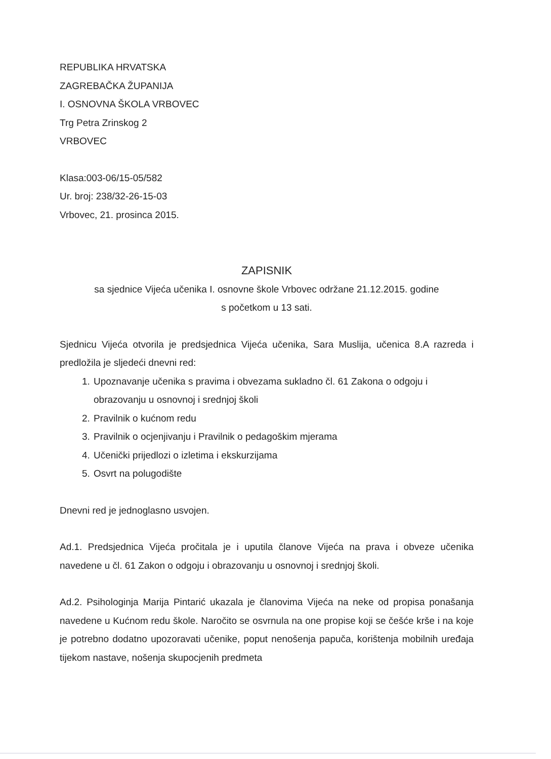REPUBLIKA HRVATSKA
ZAGREBAČKA ŽUPANIJA
I. OSNOVNA ŠKOLA VRBOVEC
Trg Petra Zrinskog 2
VRBOVEC
Klasa:003-06/15-05/582
Ur. broj: 238/32-26-15-03
Vrbovec, 21. prosinca 2015.
ZAPISNIK
sa sjednice Vijeća učenika I. osnovne škole Vrbovec održane 21.12.2015. godine
s početkom u 13 sati.
Sjednicu Vijeća otvorila je predsjednica Vijeća učenika, Sara Muslija, učenica 8.A razreda i predložila je sljedeći dnevni red:
1. Upoznavanje učenika s pravima i obvezama sukladno čl. 61 Zakona o odgoju i obrazovanju u osnovnoj i srednjoj školi
2. Pravilnik o kućnom redu
3. Pravilnik o ocjenjivanju i Pravilnik o pedagoškim mjerama
4. Učenički prijedlozi o izletima i ekskurzijama
5. Osvrt na polugodište
Dnevni red je jednoglasno usvojen.
Ad.1. Predsjednica Vijeća pročitala je i uputila članove Vijeća na prava i obveze učenika navedene u čl. 61 Zakon o odgoju i obrazovanju u osnovnoj i srednjoj školi.
Ad.2. Psihologinja Marija Pintarić ukazala je članovima Vijeća na neke od propisa ponašanja navedene u Kućnom redu škole. Naročito se osvrnula na one propise koji se češće krše i na koje je potrebno dodatno upozoravati učenike, poput nenošenja papuča, korištenja mobilnih uređaja tijekom nastave, nošenja skupocjenih predmeta